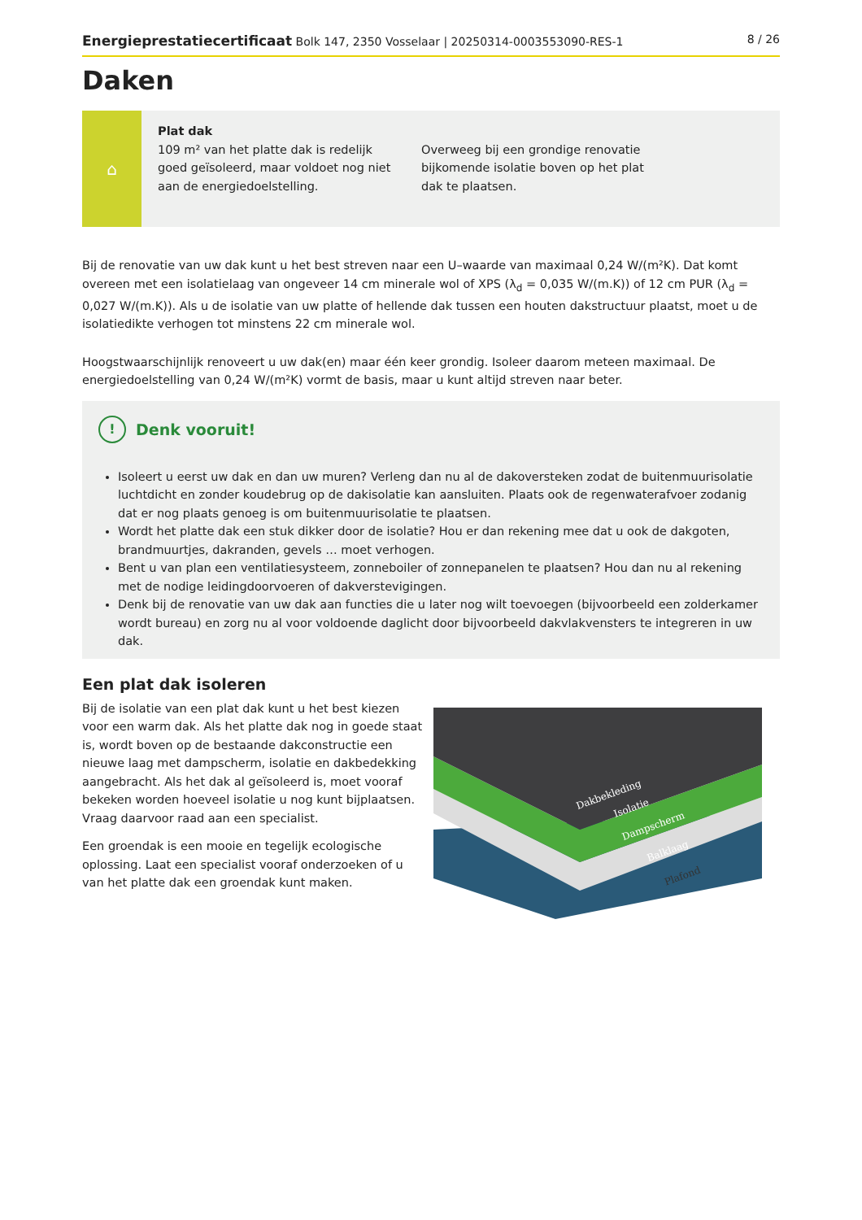Energieprestatiecertificaat Bolk 147, 2350 Vosselaar | 20250314-0003553090-RES-1 8 / 26
Daken
⌂
Plat dak
109 m² van het platte dak is redelijk goed geïsoleerd, maar voldoet nog niet aan de energiedoelstelling.
Overweeg bij een grondige renovatie bijkomende isolatie boven op het plat dak te plaatsen.
Bij de renovatie van uw dak kunt u het best streven naar een U–waarde van maximaal 0,24 W/(m²K). Dat komt overeen met een isolatielaag van ongeveer 14 cm minerale wol of XPS (λ<sub>d</sub> = 0,035 W/(m.K)) of 12 cm PUR (λ<sub>d</sub> = 0,027 W/(m.K)). Als u de isolatie van uw platte of hellende dak tussen een houten dakstructuur plaatst, moet u de isolatiedikte verhogen tot minstens 22 cm minerale wol.
Hoogstwaarschijnlijk renoveert u uw dak(en) maar één keer grondig. Isoleer daarom meteen maximaal. De energiedoelstelling van 0,24 W/(m²K) vormt de basis, maar u kunt altijd streven naar beter.
! Denk vooruit!
Isoleert u eerst uw dak en dan uw muren? Verleng dan nu al de dakoversteken zodat de buitenmuurisolatie luchtdicht en zonder koudebrug op de dakisolatie kan aansluiten. Plaats ook de regenwaterafvoer zodanig dat er nog plaats genoeg is om buitenmuurisolatie te plaatsen.
Wordt het platte dak een stuk dikker door de isolatie? Hou er dan rekening mee dat u ook de dakgoten, brandmuurtjes, dakranden, gevels … moet verhogen.
Bent u van plan een ventilatiesysteem, zonneboiler of zonnepanelen te plaatsen? Hou dan nu al rekening met de nodige leidingdoorvoeren of dakverstevigingen.
Denk bij de renovatie van uw dak aan functies die u later nog wilt toevoegen (bijvoorbeeld een zolderkamer wordt bureau) en zorg nu al voor voldoende daglicht door bijvoorbeeld dakvlakvensters te integreren in uw dak.
Een plat dak isoleren
Bij de isolatie van een plat dak kunt u het best kiezen voor een warm dak. Als het platte dak nog in goede staat is, wordt boven op de bestaande dakconstructie een nieuwe laag met dampscherm, isolatie en dakbedekking aangebracht. Als het dak al geïsoleerd is, moet vooraf bekeken worden hoeveel isolatie u nog kunt bijplaatsen. Vraag daarvoor raad aan een specialist.
Een groendak is een mooie en tegelijk ecologische oplossing. Laat een specialist vooraf onderzoeken of u van het platte dak een groendak kunt maken.
Dakbekleding
Isolatie
Dampscherm
Balklaag
Plafond